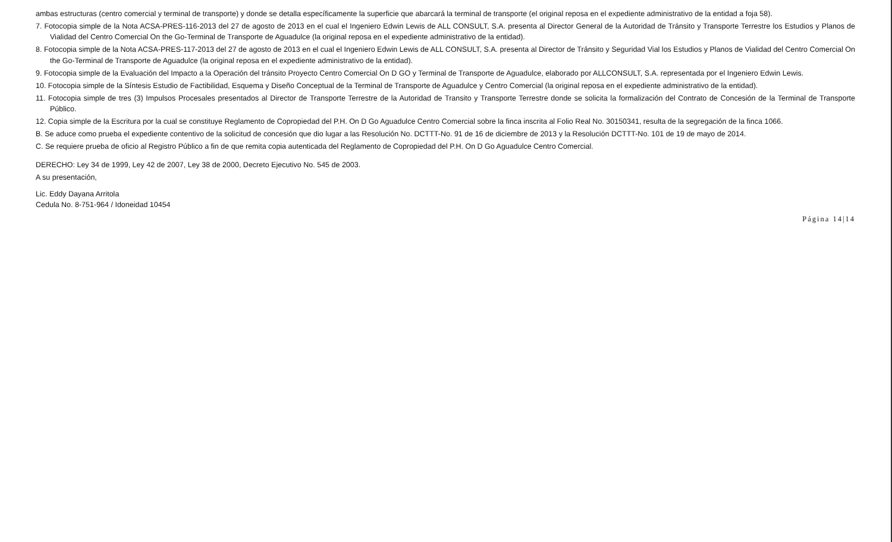ambas estructuras (centro comercial y terminal de transporte) y donde se detalla específicamente la superficie que abarcará la terminal de transporte (el original reposa en el expediente administrativo de la entidad a foja 58).
7. Fotocopia simple de la Nota ACSA-PRES-116-2013 del 27 de agosto de 2013 en el cual el Ingeniero Edwin Lewis de ALL CONSULT, S.A. presenta al Director General de la Autoridad de Tránsito y Transporte Terrestre los Estudios y Planos de Vialidad del Centro Comercial On the Go-Terminal de Transporte de Aguadulce (la original reposa en el expediente administrativo de la entidad).
8. Fotocopia simple de la Nota ACSA-PRES-117-2013 del 27 de agosto de 2013 en el cual el Ingeniero Edwin Lewis de ALL CONSULT, S.A. presenta al Director de Tránsito y Seguridad Vial los Estudios y Planos de Vialidad del Centro Comercial On the Go-Terminal de Transporte de Aguadulce (la original reposa en el expediente administrativo de la entidad).
9. Fotocopia simple de la Evaluación del Impacto a la Operación del tránsito Proyecto Centro Comercial On D GO y Terminal de Transporte de Aguadulce, elaborado por ALLCONSULT, S.A. representada por el Ingeniero Edwin Lewis.
10. Fotocopia simple de la Síntesis Estudio de Factibilidad, Esquema y Diseño Conceptual de la Terminal de Transporte de Aguadulce y Centro Comercial (la original reposa en el expediente administrativo de la entidad).
11. Fotocopia simple de tres (3) Impulsos Procesales presentados al Director de Transporte Terrestre de la Autoridad de Transito y Transporte Terrestre donde se solicita la formalización del Contrato de Concesión de la Terminal de Transporte Público.
12. Copia simple de la Escritura por la cual se constituye Reglamento de Copropiedad del P.H. On D Go Aguadulce Centro Comercial sobre la finca inscrita al Folio Real No. 30150341, resulta de la segregación de la finca 1066.
B. Se aduce como prueba el expediente contentivo de la solicitud de concesión que dio lugar a las Resolución No. DCTTT-No. 91 de 16 de diciembre de 2013 y la Resolución DCTTT-No. 101 de 19 de mayo de 2014.
C. Se requiere prueba de oficio al Registro Público a fin de que remita copia autenticada del Reglamento de Copropiedad del P.H. On D Go Aguadulce Centro Comercial.
DERECHO: Ley 34 de 1999, Ley 42 de 2007, Ley 38 de 2000, Decreto Ejecutivo No. 545 de 2003.
A su presentación,
Lic. Eddy Dayana Arritola
Cedula No. 8-751-964 / Idoneidad 10454
Página 14|14